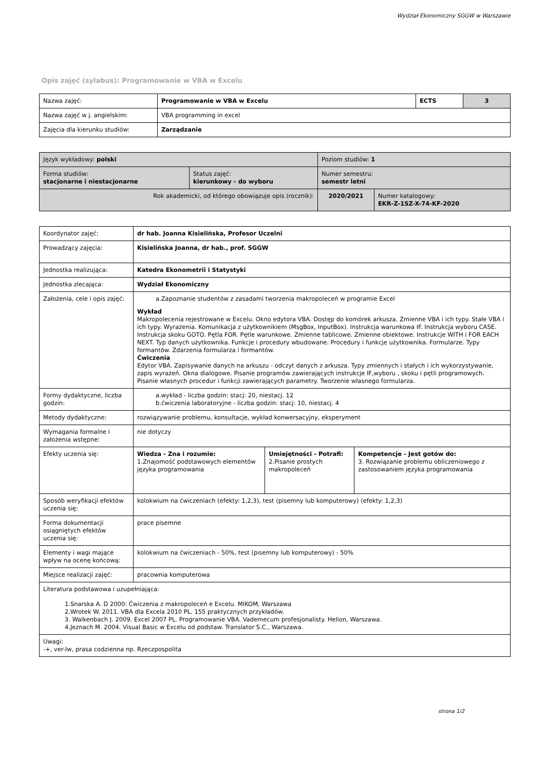Wydział Ekonomiczny SGGW w Warszawie
Opis zajęć (sylabus): Programowanie w VBA w Excelu
| Nazwa zajęć: | Programowanie w VBA w Excelu | ECTS | 3 |
| Nazwa zajęć w j. angielskim: | VBA programming in excel | | |
| Zajęcia dla kierunku studiów: | Zarządzanie | | |
| Język wykładowy: polski | | Poziom studiów: 1 | |
| Forma studiów: stacjonarne i niestacjonarne | Status zajęć: kierunkowy - do wyboru | Numer semestru: semestr letni | |
| Rok akademicki, od którego obowiązuje opis (rocznik): | | 2020/2021 | Numer katalogowy: EKR-Z-1SZ-X-74-KF-2020 |
| Koordynator zajęć: | dr hab. Joanna Kisielińska, Profesor Uczelni | | |
| Prowadzący zajęcia: | Kisielińska Joanna, dr hab., prof. SGGW | | |
| Jednostka realizująca: | Katedra Ekonometrii i Statystyki | | |
| Jednostka zlecająca: | Wydział Ekonomiczny | | |
| Założenia, cele i opis zajęć: | a.Zapoznanie studentów z zasadami tworzenia makropoleceń w programie Excel Wykład Makropolecenia rejestrowane w Excelu. Okno edytora VBA. Dostęp do komórek arkusza. Zmienne VBA i ich typy. Stałe VBA i ich typy. Wyrażenia. Komunikacja z użytkownikiem (MsgBox, InputBox). Instrukcja warunkowa IF. Instrukcja wyboru CASE. Instrukcja skoku GOTO. Pętla FOR. Pętle warunkowe. Zmienne tablicowe. Zmienne obiektowe. Instrukcje WITH i FOR EACH NEXT. Typ danych użytkownika. Funkcje i procedury wbudowane. Procedury i funkcje użytkownika. Formularze. Typy formantów. Zdarzenia formularza i formantów. Ćwiczenia Edytor VBA. Zapisywanie danych na arkuszu - odczyt danych z arkusza. Typy zmiennych i stałych i ich wykorzystywanie, zapis wyrażeń. Okna dialogowe. Pisanie programów zawierających instrukcje IF,wyboru , skoku i pętli programowych. Pisanie własnych procedur i funkcji zawierających parametry. Tworzenie własnego formularza. | | |
| Formy dydaktyczne, liczba godzin: | a.wykład - liczba godzin: stacj: 20, niestacj. 12 b.ćwiczenia laboratoryjne - liczba godzin: stacj: 10, niestacj. 4 | | |
| Metody dydaktyczne: | rozwiązywanie problemu, konsultacje, wykład konwersacyjny, eksperyment | | |
| Wymagania formalne i założenia wstępne: | nie dotyczy | | |
| Efekty uczenia się: | Wiedza - Zna i rozumie: 1.Znajomość podstawowych elementów języka programowania | Umiejętności - Potrafi: 2.Pisanie prostych makropoleceń | Kompetencje - Jest gotów do: 3. Rozwiązanie problemu obliczeniowego z zastosowaniem języka programowania |
| Sposób weryfikacji efektów uczenia się: | kolokwium na ćwiczeniach (efekty: 1,2,3), test (pisemny lub komputerowy) (efekty: 1,2,3) | | |
| Forma dokumentacji osiągniętych efektów uczenia się: | prace pisemne | | |
| Elementy i wagi mające wpływ na ocenę końcową: | kolokwium na ćwiczeniach - 50%, test (pisemny lub komputerowy) - 50% | | |
| Miejsce realizacji zajęć: | pracownia komputerowa | | |
| Literatura podstawowa i uzupełniająca: 1.Snarska A. D 2000: Ćwiczenia z makropoleceń e Excelu. MIKOM, Warszawa 2.Wrotek W. 2011. VBA dla Excela 2010 PL. 155 praktycznych przykładów. 3. Walkenbach J. 2009. Excel 2007 PL. Programowanie VBA. Vademecum profesjonalisty. Helion, Warszawa. 4.Jeznach M. 2004. Visual Basic w Excelu od podstaw. Translator S.C., Warszawa. | | | |
| Uwagi: -+, ver-lw, prasa codzienna np. Rzeczpospolita | | | |
strona 1/2